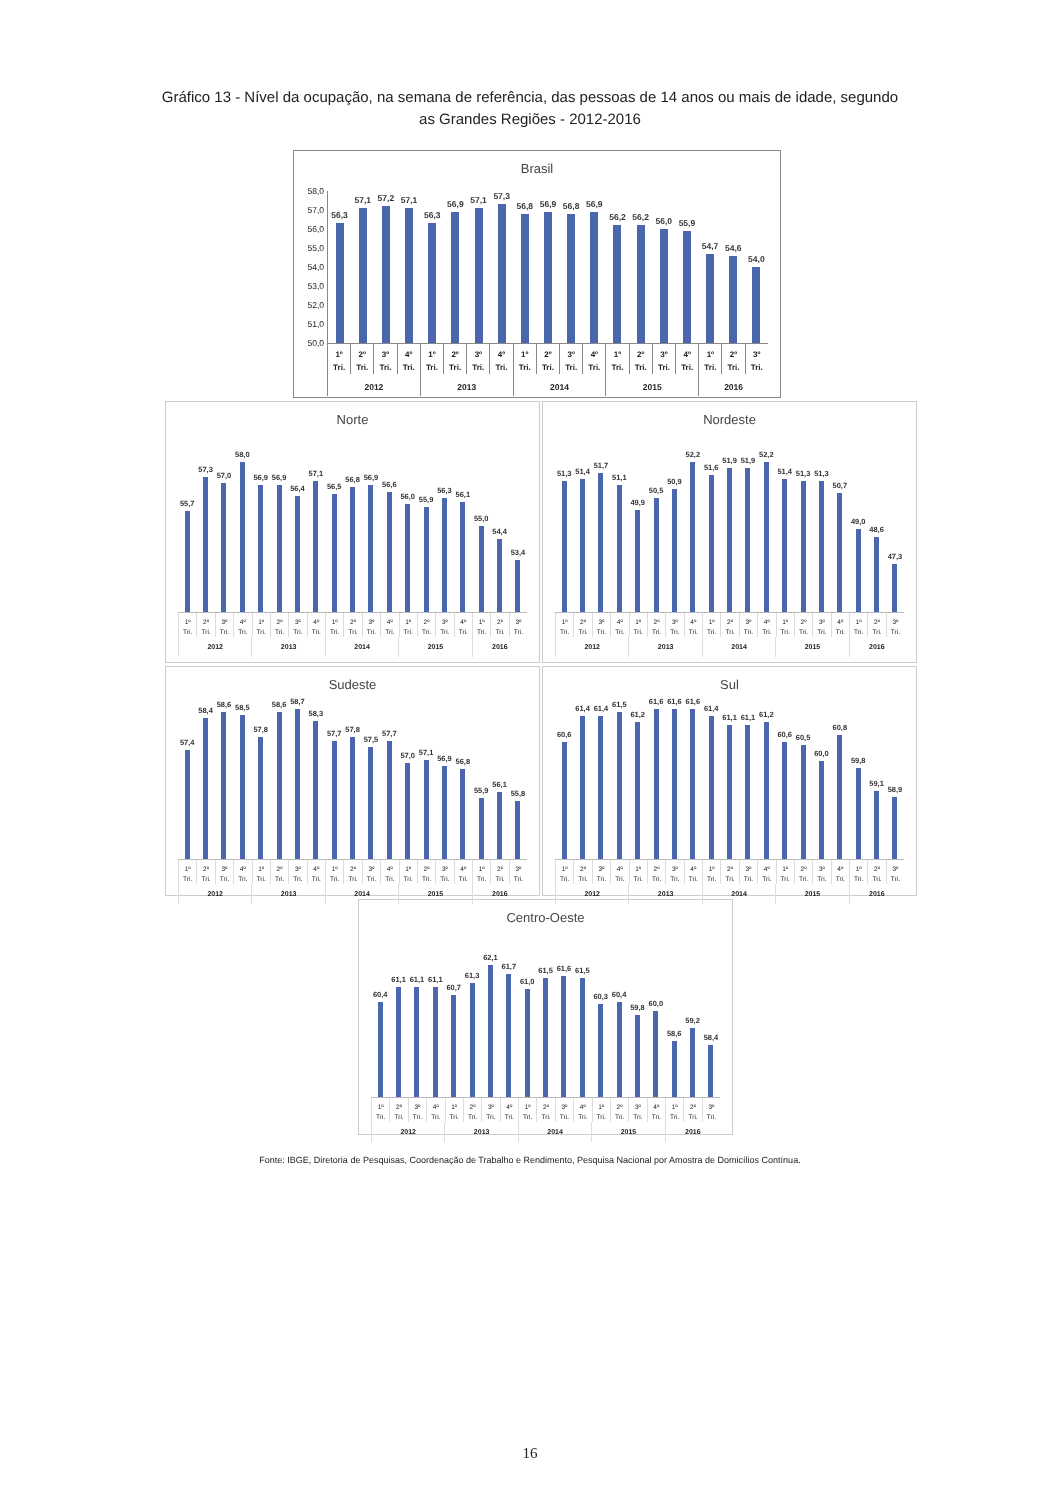Gráfico 13 - Nível da ocupação, na semana de referência, das pessoas de 14 anos ou mais de idade, segundo
as Grandes Regiões - 2012-2016
Brasil
58,0
57,0
56,0
55,0
54,0
53,0
52,0
51,0
50,0
56,3
57,1
57,2
57,1
56,3
56,9
57,1
57,3
56,8
56,9
56,8
56,9
56,2
56,2
56,0
55,9
54,7
54,6
54,0
1º
Tri.
2º
Tri.
3º
Tri.
4º
Tri.
1º
Tri.
2º
Tri.
3º
Tri.
4º
Tri.
1º
Tri.
2º
Tri.
3º
Tri.
4º
Tri.
1º
Tri.
2º
Tri.
3º
Tri.
4º
Tri.
1º
Tri.
2º
Tri.
3º
Tri.
2012 2013 2014 2015 2016
Norte
55,7
57,3
57,0
58,0
56,9
56,9
56,4
57,1
56,5
56,8
56,9
56,6
56,0
55,9
56,3
56,1
55,0
54,4
53,4
1º
Tri.
2º
Tri.
3º
Tri.
4º
Tri.
1º
Tri.
2º
Tri.
3º
Tri.
4º
Tri.
1º
Tri.
2º
Tri.
3º
Tri.
4º
Tri.
1º
Tri.
2º
Tri.
3º
Tri.
4º
Tri.
1º
Tri.
2º
Tri.
3º
Tri.
2012 2013 2014 2015 2016
Nordeste
51,3
51,4
51,7
51,1
49,9
50,5
50,9
52,2
51,6
51,9
51,9
52,2
51,4
51,3
51,3
50,7
49,0
48,6
47,3
1º
Tri.
2º
Tri.
3º
Tri.
4º
Tri.
1º
Tri.
2º
Tri.
3º
Tri.
4º
Tri.
1º
Tri.
2º
Tri.
3º
Tri.
4º
Tri.
1º
Tri.
2º
Tri.
3º
Tri.
4º
Tri.
1º
Tri.
2º
Tri.
3º
Tri.
2012 2013 2014 2015 2016
Sudeste
57,4
58,4
58,6
58,5
57,8
58,6
58,7
58,3
57,7
57,8
57,5
57,7
57,0
57,1
56,9
56,8
55,9
56,1
55,8
1º
Tri.
2º
Tri.
3º
Tri.
4º
Tri.
1º
Tri.
2º
Tri.
3º
Tri.
4º
Tri.
1º
Tri.
2º
Tri.
3º
Tri.
4º
Tri.
1º
Tri.
2º
Tri.
3º
Tri.
4º
Tri.
1º
Tri.
2º
Tri.
3º
Tri.
2012 2013 2014 2015 2016
Sul
60,6
61,4
61,4
61,5
61,2
61,6
61,6
61,6
61,4
61,1
61,1
61,2
60,6
60,5
60,0
60,8
59,8
59,1
58,9
1º
Tri.
2º
Tri.
3º
Tri.
4º
Tri.
1º
Tri.
2º
Tri.
3º
Tri.
4º
Tri.
1º
Tri.
2º
Tri.
3º
Tri.
4º
Tri.
1º
Tri.
2º
Tri.
3º
Tri.
4º
Tri.
1º
Tri.
2º
Tri.
3º
Tri.
2012 2013 2014 2015 2016
Centro-Oeste
60,4
61,1
61,1
61,1
60,7
61,3
62,1
61,7
61,0
61,5
61,6
61,5
60,3
60,4
59,8
60,0
58,6
59,2
58,4
1º
Tri.
2º
Tri.
3º
Tri.
4º
Tri.
1º
Tri.
2º
Tri.
3º
Tri.
4º
Tri.
1º
Tri.
2º
Tri.
3º
Tri.
4º
Tri.
1º
Tri.
2º
Tri.
3º
Tri.
4º
Tri.
1º
Tri.
2º
Tri.
3º
Tri.
2012 2013 2014 2015 2016
Fonte: IBGE, Diretoria de Pesquisas, Coordenação de Trabalho e Rendimento, Pesquisa Nacional por Amostra de Domicílios Contínua.
16